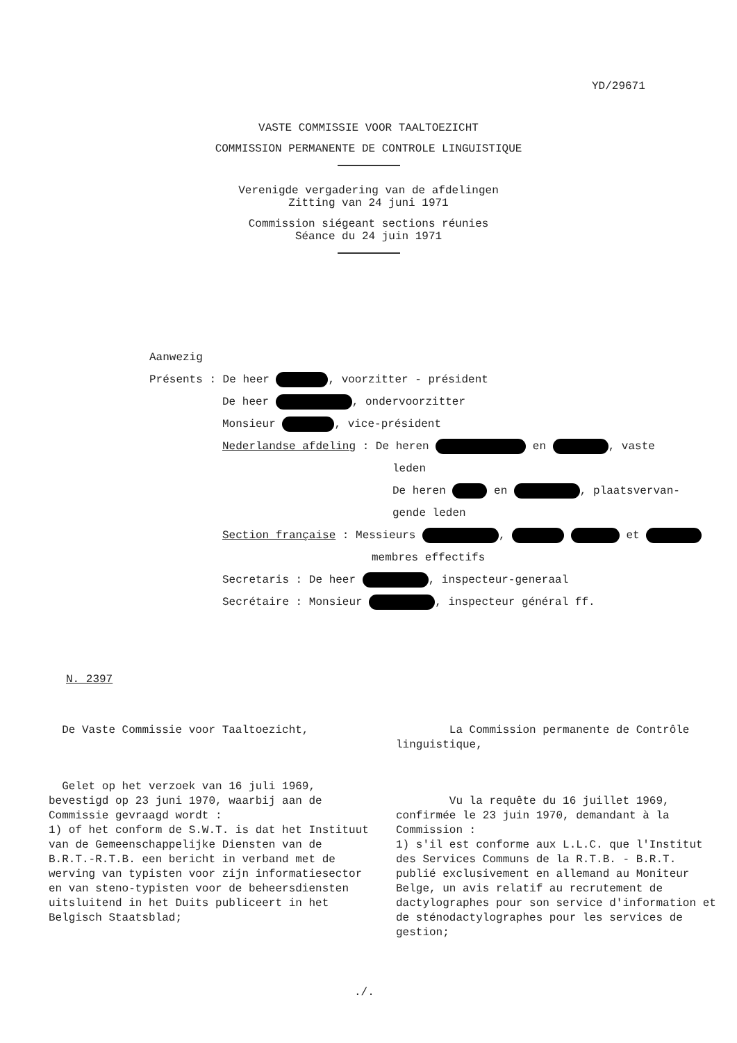YD/29671
VASTE COMMISSIE VOOR TAALTOEZICHT
COMMISSION PERMANENTE DE CONTROLE LINGUISTIQUE
Verenigde vergadering van de afdelingen
Zitting van 24 juni 1971
Commission siégeant sections réunies
Séance du 24 juin 1971
Aanwezig
Présents : De heer , voorzitter - président
De heer , ondervoorzitter
Monsieur , vice-président
Nederlandse afdeling : De heren en , vaste
leden
De heren en , plaatsvervan-
gende leden
Section française : Messieurs , et
membres effectifs
Secretaris : De heer , inspecteur-generaal
Secrétaire : Monsieur , inspecteur général ff.
N. 2397
De Vaste Commissie voor Taaltoezicht,
Gelet op het verzoek van 16 juli 1969, bevestigd op 23 juni 1970, waarbij aan de Commissie gevraagd wordt :
1) of het conform de S.W.T. is dat het Instituut van de Gemeenschappelijke Diensten van de B.R.T.-R.T.B. een bericht in verband met de werving van typisten voor zijn informatiesector en van steno-typisten voor de beheersdiensten uitsluitend in het Duits publiceert in het Belgisch Staatsblad;
La Commission permanente de Contrôle linguistique,
Vu la requête du 16 juillet 1969, confirmée le 23 juin 1970, demandant à la Commission :
1) s'il est conforme aux L.L.C. que l'Institut des Services Communs de la R.T.B. - B.R.T. publié exclusivement en allemand au Moniteur Belge, un avis relatif au recrutement de dactylographes pour son service d'information et de sténodactylographes pour les services de gestion;
./.